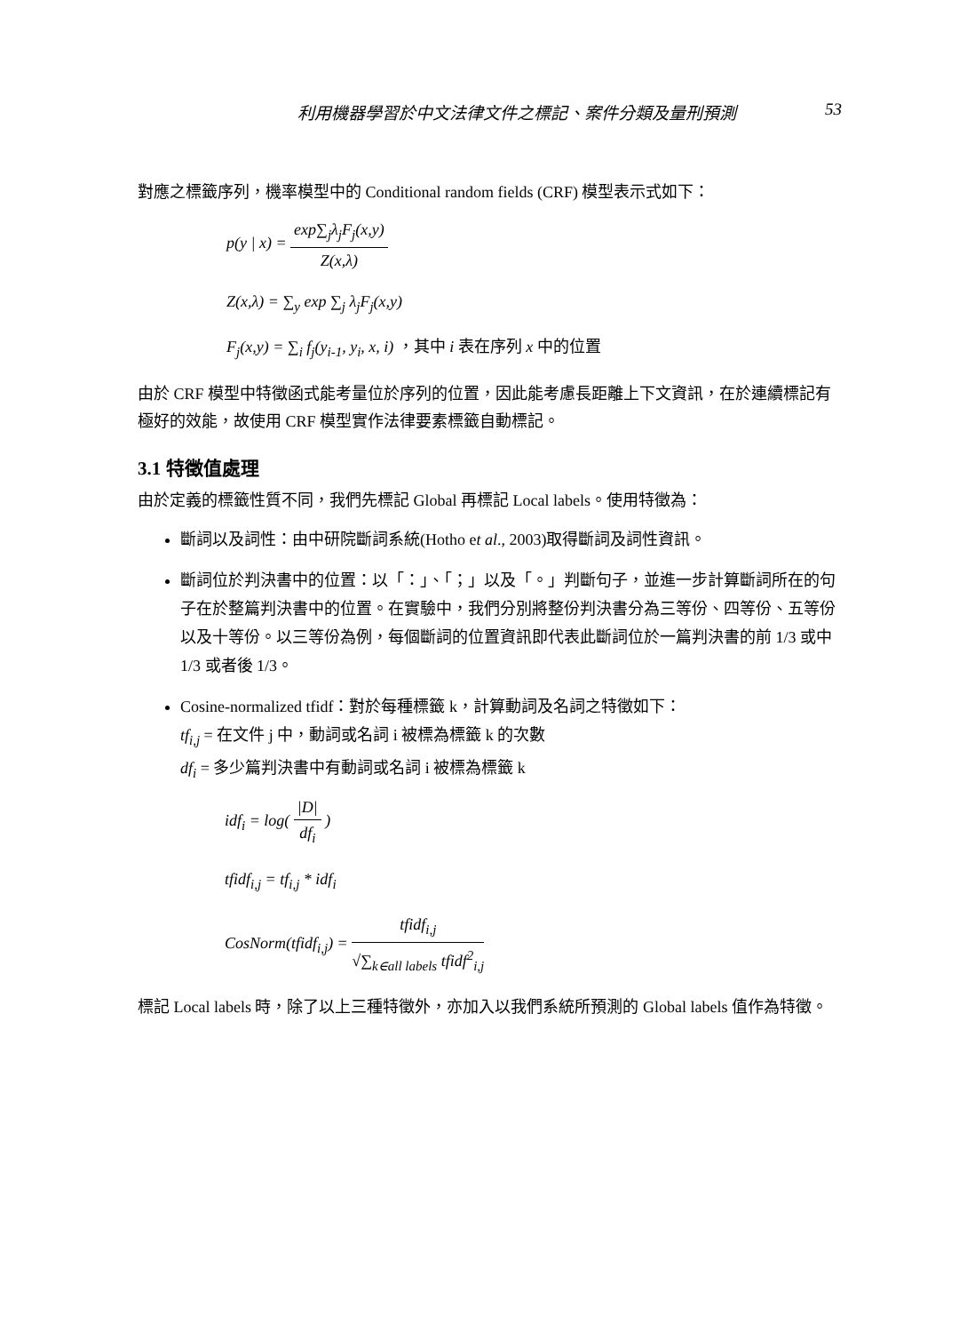利用機器學習於中文法律文件之標記、案件分類及量刑預測 53
對應之標籤序列，機率模型中的 Conditional random fields (CRF) 模型表示式如下：
p(y | x) =
exp∑<sub>j</sub>λ<sub>j</sub>F<sub>j</sub>(x,y)
Z(x,λ)
Z(x,λ) = ∑<sub>y</sub> exp ∑<sub>j</sub> λ<sub>j</sub>F<sub>j</sub>(x,y)
F<sub>j</sub>(x,y) = ∑<sub>i</sub> f<sub>j</sub>(y<sub>i-1</sub>, y<sub>i</sub>, x, i) ，其中 i 表在序列 x 中的位置
由於 CRF 模型中特徵函式能考量位於序列的位置，因此能考慮長距離上下文資訊，在於連續標記有極好的效能，故使用 CRF 模型實作法律要素標籤自動標記。
3.1 特徵值處理
由於定義的標籤性質不同，我們先標記 Global 再標記 Local labels。使用特徵為：
斷詞以及詞性：由中研院斷詞系統(Hotho et al., 2003)取得斷詞及詞性資訊。
斷詞位於判決書中的位置：以「：」、「；」以及「。」判斷句子，並進一步計算斷詞所在的句子在於整篇判決書中的位置。在實驗中，我們分別將整份判決書分為三等份、四等份、五等份以及十等份。以三等份為例，每個斷詞的位置資訊即代表此斷詞位於一篇判決書的前 1/3 或中 1/3 或者後 1/3。
Cosine-normalized tfidf：對於每種標籤 k，計算動詞及名詞之特徵如下：
tf<sub>i,j</sub> = 在文件 j 中，動詞或名詞 i 被標為標籤 k 的次數
df<sub>i</sub> = 多少篇判決書中有動詞或名詞 i 被標為標籤 k
idf<sub>i</sub> = log(
|D|
df<sub>i</sub>
)
tfidf<sub>i,j</sub> = tf<sub>i,j</sub> * idf<sub>i</sub>
CosNorm(tfidf<sub>i,j</sub>) =
tfidf<sub>i,j</sub>
√∑<sub>k∈all labels</sub> tfidf<sup>2</sup><sub>i,j</sub>
標記 Local labels 時，除了以上三種特徵外，亦加入以我們系統所預測的 Global labels 值作為特徵。